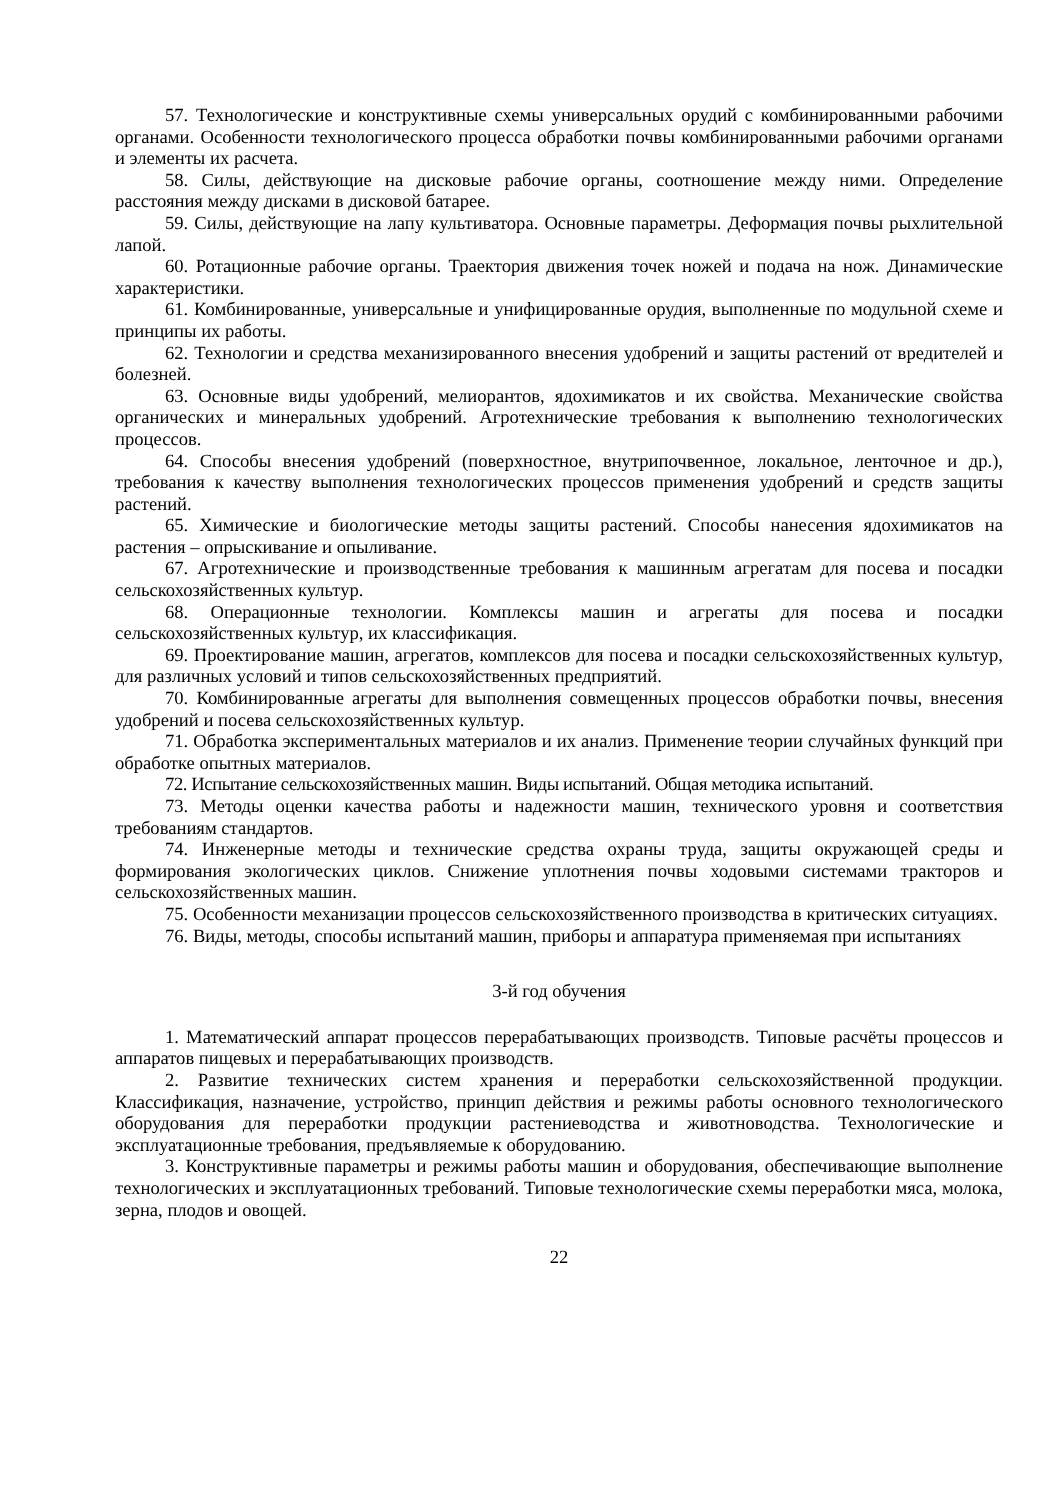57. Технологические и конструктивные схемы универсальных орудий с комбинированными рабочими органами. Особенности технологического процесса обработки почвы комбинированными рабочими органами и элементы их расчета.
58. Силы, действующие на дисковые рабочие органы, соотношение между ними. Определение расстояния между дисками в дисковой батарее.
59. Силы, действующие на лапу культиватора. Основные параметры. Деформация почвы рыхлительной лапой.
60. Ротационные рабочие органы. Траектория движения точек ножей и подача на нож. Динамические характеристики.
61. Комбинированные, универсальные и унифицированные орудия, выполненные по модульной схеме и принципы их работы.
62. Технологии и средства механизированного внесения удобрений и защиты растений от вредителей и болезней.
63. Основные виды удобрений, мелиорантов, ядохимикатов и их свойства. Механические свойства органических и минеральных удобрений. Агротехнические требования к выполнению технологических процессов.
64. Способы внесения удобрений (поверхностное, внутрипочвенное, локальное, ленточное и др.), требования к качеству выполнения технологических процессов применения удобрений и средств защиты растений.
65. Химические и биологические методы защиты растений. Способы нанесения ядохимикатов на растения – опрыскивание и опыливание.
67. Агротехнические и производственные требования к машинным агрегатам для посева и посадки сельскохозяйственных культур.
68. Операционные технологии. Комплексы машин и агрегаты для посева и посадки сельскохозяйственных культур, их классификация.
69. Проектирование машин, агрегатов, комплексов для посева и посадки сельскохозяйственных культур, для различных условий и типов сельскохозяйственных предприятий.
70. Комбинированные агрегаты для выполнения совмещенных процессов обработки почвы, внесения удобрений и посева сельскохозяйственных культур.
71. Обработка экспериментальных материалов и их анализ. Применение теории случайных функций при обработке опытных материалов.
72. Испытание сельскохозяйственных машин. Виды испытаний. Общая методика испытаний.
73. Методы оценки качества работы и надежности машин, технического уровня и соответствия требованиям стандартов.
74. Инженерные методы и технические средства охраны труда, защиты окружающей среды и формирования экологических циклов. Снижение уплотнения почвы ходовыми системами тракторов и сельскохозяйственных машин.
75. Особенности механизации процессов сельскохозяйственного производства в критических ситуациях.
76. Виды, методы, способы испытаний машин, приборы и аппаратура применяемая при испытаниях
3-й год обучения
1. Математический аппарат процессов перерабатывающих производств. Типовые расчёты процессов и аппаратов пищевых и перерабатывающих производств.
2. Развитие технических систем хранения и переработки сельскохозяйственной продукции. Классификация, назначение, устройство, принцип действия и режимы работы основного технологического оборудования для переработки продукции растениеводства и животноводства. Технологические и эксплуатационные требования, предъявляемые к оборудованию.
3. Конструктивные параметры и режимы работы машин и оборудования, обеспечивающие выполнение технологических и эксплуатационных требований. Типовые технологические схемы переработки мяса, молока, зерна, плодов и овощей.
22